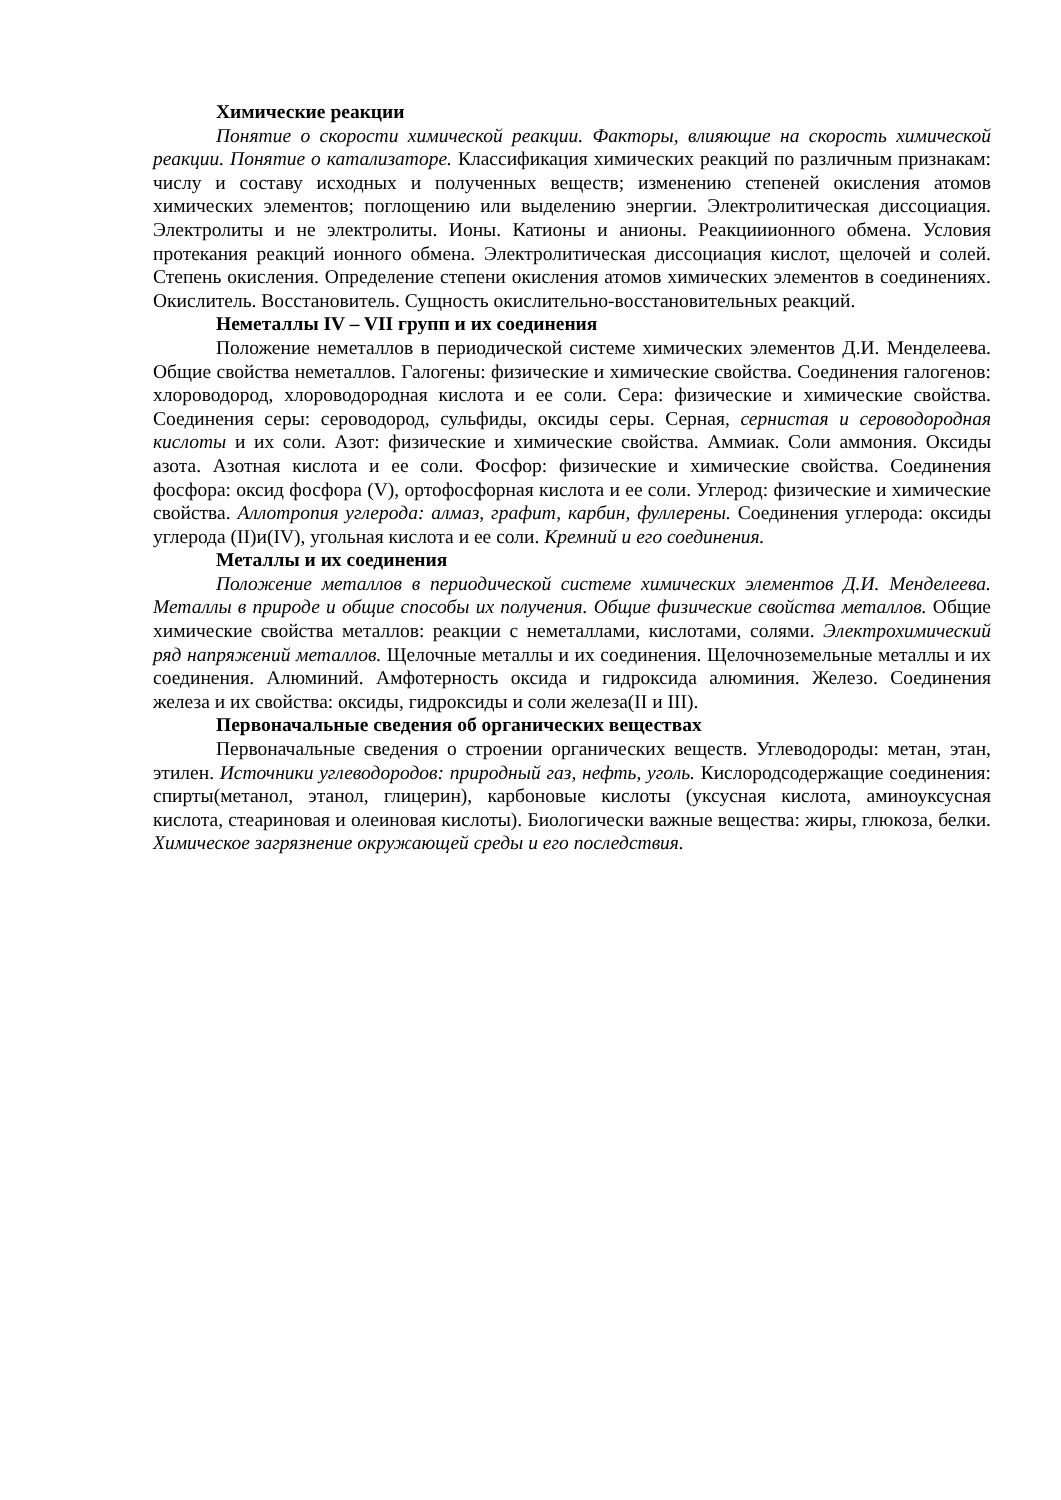Химические реакции
Понятие о скорости химической реакции. Факторы, влияющие на скорость химической реакции. Понятие о катализаторе. Классификация химических реакций по различным признакам: числу и составу исходных и полученных веществ; изменению степеней окисления атомов химических элементов; поглощению или выделению энергии. Электролитическая диссоциация. Электролиты и не электролиты. Ионы. Катионы и анионы. Реакцииионного обмена. Условия протекания реакций ионного обмена. Электролитическая диссоциация кислот, щелочей и солей. Степень окисления. Определение степени окисления атомов химических элементов в соединениях. Окислитель. Восстановитель. Сущность окислительно-восстановительных реакций.
Неметаллы IV – VII групп и их соединения
Положение неметаллов в периодической системе химических элементов Д.И. Менделеева. Общие свойства неметаллов. Галогены: физические и химические свойства. Соединения галогенов: хлороводород, хлороводородная кислота и ее соли. Сера: физические и химические свойства. Соединения серы: сероводород, сульфиды, оксиды серы. Серная, сернистая и сероводородная кислоты и их соли. Азот: физические и химические свойства. Аммиак. Соли аммония. Оксиды азота. Азотная кислота и ее соли. Фосфор: физические и химические свойства. Соединения фосфора: оксид фосфора (V), ортофосфорная кислота и ее соли. Углерод: физические и химические свойства. Аллотропия углерода: алмаз, графит, карбин, фуллерены. Соединения углерода: оксиды углерода (II)и(IV), угольная кислота и ее соли. Кремний и его соединения.
Металлы и их соединения
Положение металлов в периодической системе химических элементов Д.И. Менделеева. Металлы в природе и общие способы их получения. Общие физические свойства металлов. Общие химические свойства металлов: реакции с неметаллами, кислотами, солями. Электрохимический ряд напряжений металлов. Щелочные металлы и их соединения. Щелочноземельные металлы и их соединения. Алюминий. Амфотерность оксида и гидроксида алюминия. Железо. Соединения железа и их свойства: оксиды, гидроксиды и соли железа(II и III).
Первоначальные сведения об органических веществах
Первоначальные сведения о строении органических веществ. Углеводороды: метан, этан, этилен. Источники углеводородов: природный газ, нефть, уголь. Кислородсодержащие соединения: спирты(метанол, этанол, глицерин), карбоновые кислоты (уксусная кислота, аминоуксусная кислота, стеариновая и олеиновая кислоты). Биологически важные вещества: жиры, глюкоза, белки. Химическое загрязнение окружающей среды и его последствия.